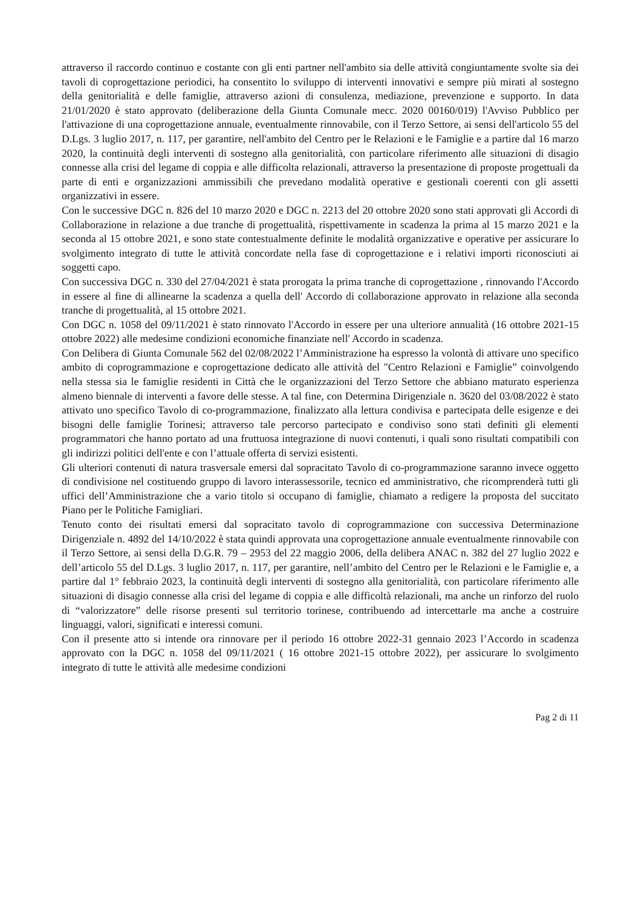attraverso il raccordo continuo e costante con gli enti partner nell'ambito sia delle attività congiuntamente svolte sia dei tavoli di coprogettazione periodici, ha consentito lo sviluppo di interventi innovativi e sempre più mirati al sostegno della genitorialità e delle famiglie, attraverso azioni di consulenza, mediazione, prevenzione e supporto. In data 21/01/2020 è stato approvato (deliberazione della Giunta Comunale mecc. 2020 00160/019) l'Avviso Pubblico per l'attivazione di una coprogettazione annuale, eventualmente rinnovabile, con il Terzo Settore, ai sensi dell'articolo 55 del D.Lgs. 3 luglio 2017, n. 117, per garantire, nell'ambito del Centro per le Relazioni e le Famiglie e a partire dal 16 marzo 2020, la continuità degli interventi di sostegno alla genitorialità, con particolare riferimento alle situazioni di disagio connesse alla crisi del legame di coppia e alle difficolta relazionali, attraverso la presentazione di proposte progettuali da parte di enti e organizzazioni ammissibili che prevedano modalità operative e gestionali coerenti con gli assetti organizzativi in essere.
Con le successive DGC n. 826 del 10 marzo 2020 e DGC n. 2213 del 20 ottobre 2020 sono stati approvati gli Accordi di Collaborazione in relazione a due tranche di progettualità, rispettivamente in scadenza la prima al 15 marzo 2021 e la seconda al 15 ottobre 2021, e sono state contestualmente definite le modalità organizzative e operative per assicurare lo svolgimento integrato di tutte le attività concordate nella fase di coprogettazione e i relativi importi riconosciuti ai soggetti capo.
Con successiva DGC n. 330 del 27/04/2021 è stata prorogata la prima tranche di coprogettazione , rinnovando l'Accordo in essere al fine di allinearne la scadenza a quella dell' Accordo di collaborazione approvato in relazione alla seconda tranche di progettualità, al 15 ottobre 2021.
Con DGC n. 1058 del 09/11/2021 è stato rinnovato l'Accordo in essere per una ulteriore annualità (16 ottobre 2021-15 ottobre 2022) alle medesime condizioni economiche finanziate nell' Accordo in scadenza.
Con Delibera di Giunta Comunale 562 del 02/08/2022 l’Amministrazione ha espresso la volontà di attivare uno specifico ambito di coprogrammazione e coprogettazione dedicato alle attività del "Centro Relazioni e Famiglie” coinvolgendo nella stessa sia le famiglie residenti in Città che le organizzazioni del Terzo Settore che abbiano maturato esperienza almeno biennale di interventi a favore delle stesse. A tal fine, con Determina Dirigenziale n. 3620 del 03/08/2022 è stato attivato uno specifico Tavolo di co-programmazione, finalizzato alla lettura condivisa e partecipata delle esigenze e dei bisogni delle famiglie Torinesi; attraverso tale percorso partecipato e condiviso sono stati definiti gli elementi programmatori che hanno portato ad una fruttuosa integrazione di nuovi contenuti, i quali sono risultati compatibili con gli indirizzi politici dell'ente e con l’attuale offerta di servizi esistenti.
Gli ulteriori contenuti di natura trasversale emersi dal sopracitato Tavolo di co-programmazione saranno invece oggetto di condivisione nel costituendo gruppo di lavoro interassessorile, tecnico ed amministrativo, che ricomprenderà tutti gli uffici dell’Amministrazione che a vario titolo si occupano di famiglie, chiamato a redigere la proposta del succitato Piano per le Politiche Famigliari.
Tenuto conto dei risultati emersi dal sopracitato tavolo di coprogrammazione con successiva Determinazione Dirigenziale n. 4892 del 14/10/2022 è stata quindi approvata una coprogettazione annuale eventualmente rinnovabile con il Terzo Settore, ai sensi della D.G.R. 79 – 2953 del 22 maggio 2006, della delibera ANAC n. 382 del 27 luglio 2022 e dell’articolo 55 del D.Lgs. 3 luglio 2017, n. 117, per garantire, nell’ambito del Centro per le Relazioni e le Famiglie e, a partire dal 1° febbraio 2023, la continuità degli interventi di sostegno alla genitorialità, con particolare riferimento alle situazioni di disagio connesse alla crisi del legame di coppia e alle difficoltà relazionali, ma anche un rinforzo del ruolo di “valorizzatore” delle risorse presenti sul territorio torinese, contribuendo ad intercettarle ma anche a costruire linguaggi, valori, significati e interessi comuni.
Con il presente atto si intende ora rinnovare per il periodo 16 ottobre 2022-31 gennaio 2023 l’Accordo in scadenza approvato con la DGC n. 1058 del 09/11/2021 ( 16 ottobre 2021-15 ottobre 2022), per assicurare lo svolgimento integrato di tutte le attività alle medesime condizioni
Pag 2 di 11